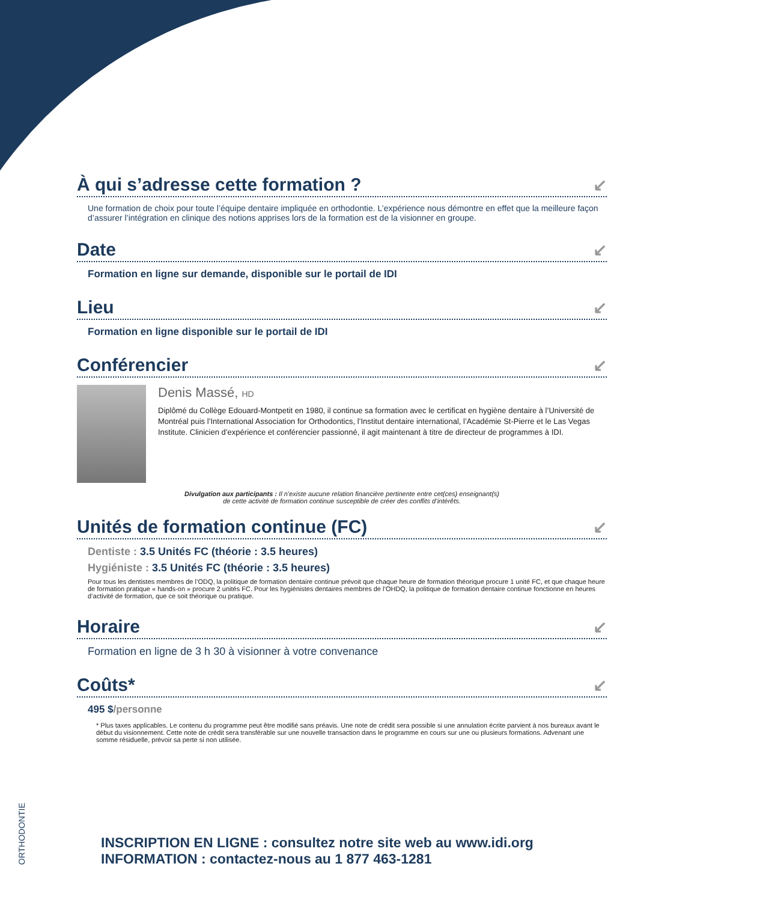À qui s’adresse cette formation ? ↙
Une formation de choix pour toute l’équipe dentaire impliquée en orthodontie. L’expérience nous démontre en effet que la meilleure façon d’assurer l’intégration en clinique des notions apprises lors de la formation est de la visionner en groupe.
Date ↙
Formation en ligne sur demande, disponible sur le portail de IDI
Lieu ↙
Formation en ligne disponible sur le portail de IDI
Conférencier ↙
Denis Massé, HD
Diplômé du Collège Edouard-Montpetit en 1980, il continue sa formation avec le certificat en hygiène dentaire à l’Université de Montréal puis l’International Association for Orthodontics, l’Institut dentaire international, l’Académie St-Pierre et le Las Vegas Institute. Clinicien d’expérience et conférencier passionné, il agit maintenant à titre de directeur de programmes à IDI.
Divulgation aux participants : Il n’existe aucune relation financière pertinente entre cet(ces) enseignant(s)
de cette activité de formation continue susceptible de créer des conflits d’intérêts.
Unités de formation continue (FC) ↙
Dentiste : 3.5 Unités FC (théorie : 3.5 heures)
Hygiéniste : 3.5 Unités FC (théorie : 3.5 heures)
Pour tous les dentistes membres de l’ODQ, la politique de formation dentaire continue prévoit que chaque heure de formation théorique procure 1 unité FC, et que chaque heure de formation pratique « hands-on » procure 2 unités FC. Pour les hygiénistes dentaires membres de l’OHDQ, la politique de formation dentaire continue fonctionne en heures d’activité de formation, que ce soit théorique ou pratique.
Horaire ↙
Formation en ligne de 3 h 30 à visionner à votre convenance
Coûts* ↙
495 $/personne
* Plus taxes applicables. Le contenu du programme peut être modifié sans préavis. Une note de crédit sera possible si une annulation écrite parvient à nos bureaux avant le début du visionnement. Cette note de crédit sera transférable sur une nouvelle transaction dans le programme en cours sur une ou plusieurs formations. Advenant une somme résiduelle, prévoir sa perte si non utilisée.
ORTHODONTIE
INSCRIPTION EN LIGNE : consultez notre site web au www.idi.org
INFORMATION : contactez-nous au 1 877 463-1281